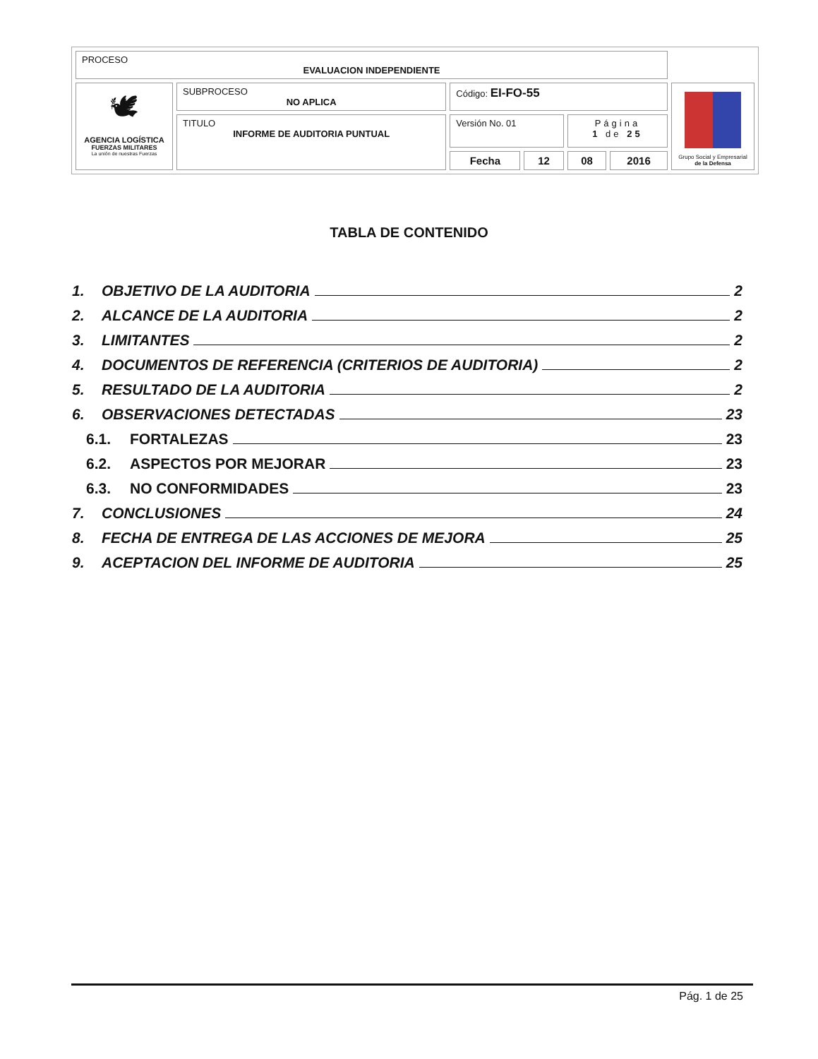| PROCESO EVALUACION INDEPENDIENTE | | | | | | |
| 🕊 AGENCIA LOGÍSTICA FUERZAS MILITARES La unión de nuestras Fuerzas | SUBPROCESO NO APLICA | Código: EI-FO-55 | | | | Grupo Social y Empresarial de la Defensa |
| | TITULO INFORME DE AUDITORIA PUNTUAL | Versión No. 01 | | Página 1 de 25 | | |
| | | Fecha | 12 | 08 | 2016 | |
TABLA DE CONTENIDO
1. OBJETIVO DE LA AUDITORIA 2
2. ALCANCE DE LA AUDITORIA 2
3. LIMITANTES 2
4. DOCUMENTOS DE REFERENCIA (CRITERIOS DE AUDITORIA) 2
5. RESULTADO DE LA AUDITORIA 2
6. OBSERVACIONES DETECTADAS 23
6.1. FORTALEZAS 23
6.2. ASPECTOS POR MEJORAR 23
6.3. NO CONFORMIDADES 23
7. CONCLUSIONES 24
8. FECHA DE ENTREGA DE LAS ACCIONES DE MEJORA 25
9. ACEPTACION DEL INFORME DE AUDITORIA 25
Pág. 1 de 25